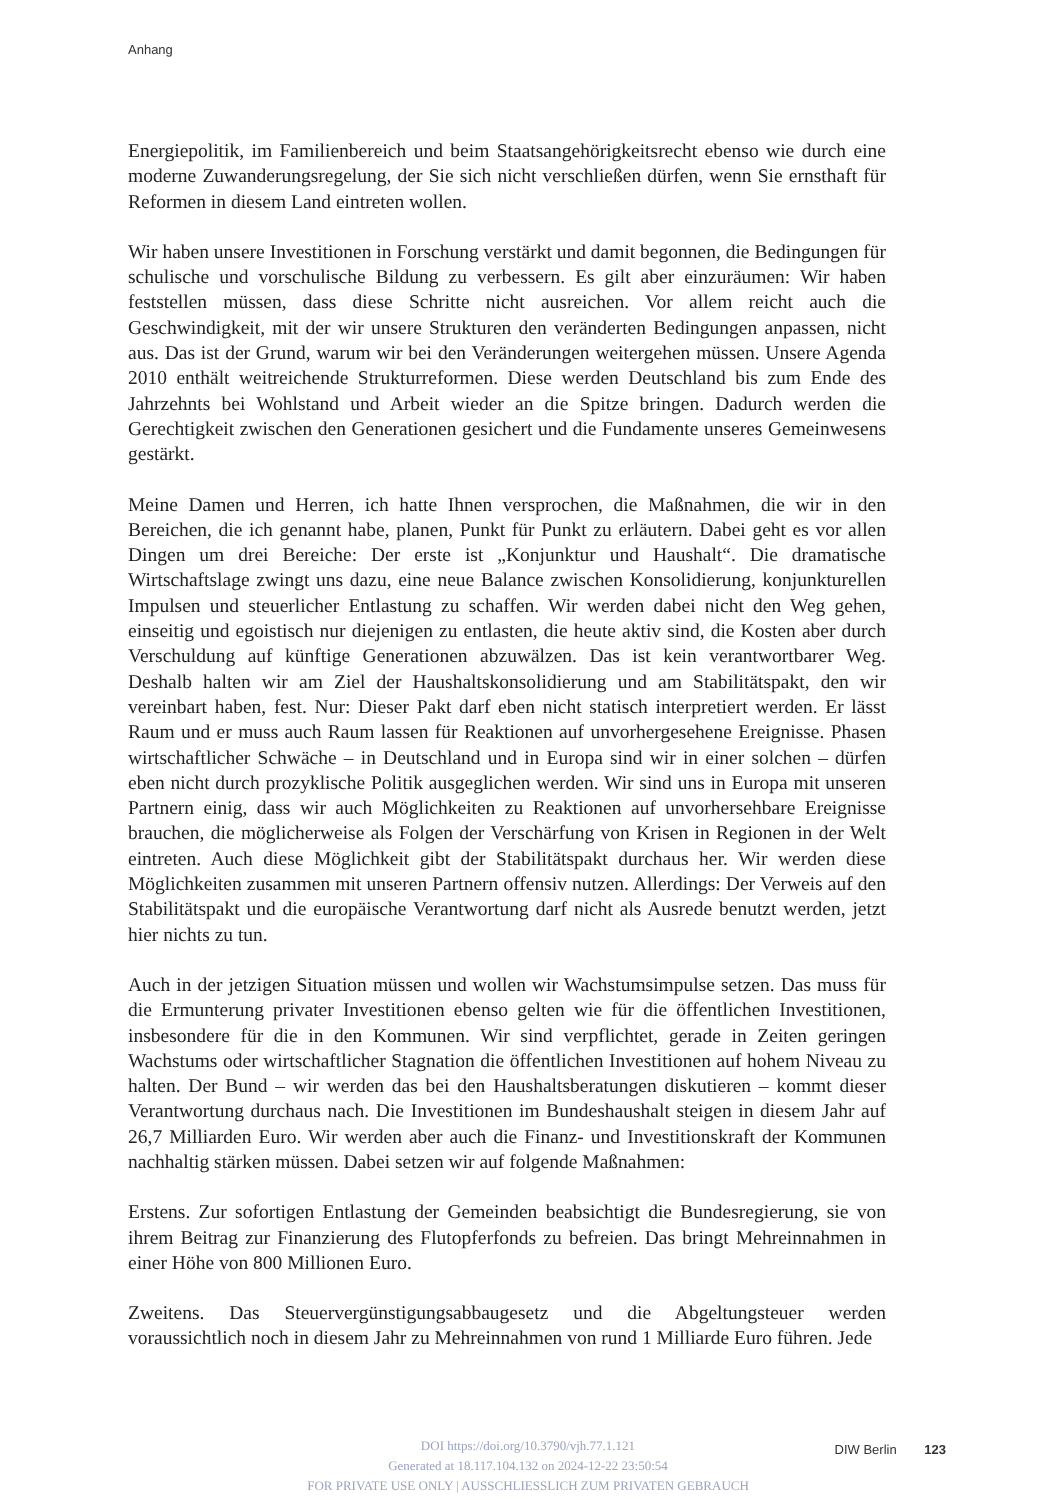Anhang
Energiepolitik, im Familienbereich und beim Staatsangehörigkeitsrecht ebenso wie durch eine moderne Zuwanderungsregelung, der Sie sich nicht verschließen dürfen, wenn Sie ernsthaft für Reformen in diesem Land eintreten wollen.
Wir haben unsere Investitionen in Forschung verstärkt und damit begonnen, die Bedingungen für schulische und vorschulische Bildung zu verbessern. Es gilt aber einzuräumen: Wir haben feststellen müssen, dass diese Schritte nicht ausreichen. Vor allem reicht auch die Geschwindigkeit, mit der wir unsere Strukturen den veränderten Bedingungen anpassen, nicht aus. Das ist der Grund, warum wir bei den Veränderungen weitergehen müssen. Unsere Agenda 2010 enthält weitreichende Strukturreformen. Diese werden Deutschland bis zum Ende des Jahrzehnts bei Wohlstand und Arbeit wieder an die Spitze bringen. Dadurch werden die Gerechtigkeit zwischen den Generationen gesichert und die Fundamente unseres Gemeinwesens gestärkt.
Meine Damen und Herren, ich hatte Ihnen versprochen, die Maßnahmen, die wir in den Bereichen, die ich genannt habe, planen, Punkt für Punkt zu erläutern. Dabei geht es vor allen Dingen um drei Bereiche: Der erste ist „Konjunktur und Haushalt“. Die dramatische Wirtschaftslage zwingt uns dazu, eine neue Balance zwischen Konsolidierung, konjunkturellen Impulsen und steuerlicher Entlastung zu schaffen. Wir werden dabei nicht den Weg gehen, einseitig und egoistisch nur diejenigen zu entlasten, die heute aktiv sind, die Kosten aber durch Verschuldung auf künftige Generationen abzuwälzen. Das ist kein verantwortbarer Weg. Deshalb halten wir am Ziel der Haushaltskonsolidierung und am Stabilitätspakt, den wir vereinbart haben, fest. Nur: Dieser Pakt darf eben nicht statisch interpretiert werden. Er lässt Raum und er muss auch Raum lassen für Reaktionen auf unvorhergesehene Ereignisse. Phasen wirtschaftlicher Schwäche – in Deutschland und in Europa sind wir in einer solchen – dürfen eben nicht durch prozyklische Politik ausgeglichen werden. Wir sind uns in Europa mit unseren Partnern einig, dass wir auch Möglichkeiten zu Reaktionen auf unvorhersehbare Ereignisse brauchen, die möglicherweise als Folgen der Verschärfung von Krisen in Regionen in der Welt eintreten. Auch diese Möglichkeit gibt der Stabilitätspakt durchaus her. Wir werden diese Möglichkeiten zusammen mit unseren Partnern offensiv nutzen. Allerdings: Der Verweis auf den Stabilitätspakt und die europäische Verantwortung darf nicht als Ausrede benutzt werden, jetzt hier nichts zu tun.
Auch in der jetzigen Situation müssen und wollen wir Wachstumsimpulse setzen. Das muss für die Ermunterung privater Investitionen ebenso gelten wie für die öffentlichen Investitionen, insbesondere für die in den Kommunen. Wir sind verpflichtet, gerade in Zeiten geringen Wachstums oder wirtschaftlicher Stagnation die öffentlichen Investitionen auf hohem Niveau zu halten. Der Bund – wir werden das bei den Haushaltsberatungen diskutieren – kommt dieser Verantwortung durchaus nach. Die Investitionen im Bundeshaushalt steigen in diesem Jahr auf 26,7 Milliarden Euro. Wir werden aber auch die Finanz- und Investitionskraft der Kommunen nachhaltig stärken müssen. Dabei setzen wir auf folgende Maßnahmen:
Erstens. Zur sofortigen Entlastung der Gemeinden beabsichtigt die Bundesregierung, sie von ihrem Beitrag zur Finanzierung des Flutopferfonds zu befreien. Das bringt Mehreinnahmen in einer Höhe von 800 Millionen Euro.
Zweitens. Das Steuervergünstigungsabbaugesetz und die Abgeltungsteuer werden voraussichtlich noch in diesem Jahr zu Mehreinnahmen von rund 1 Milliarde Euro führen. Jede
DIW Berlin 123
DOI https://doi.org/10.3790/vjh.77.1.121
Generated at 18.117.104.132 on 2024-12-22 23:50:54
FOR PRIVATE USE ONLY | AUSSCHLIESSLICH ZUM PRIVATEN GEBRAUCH